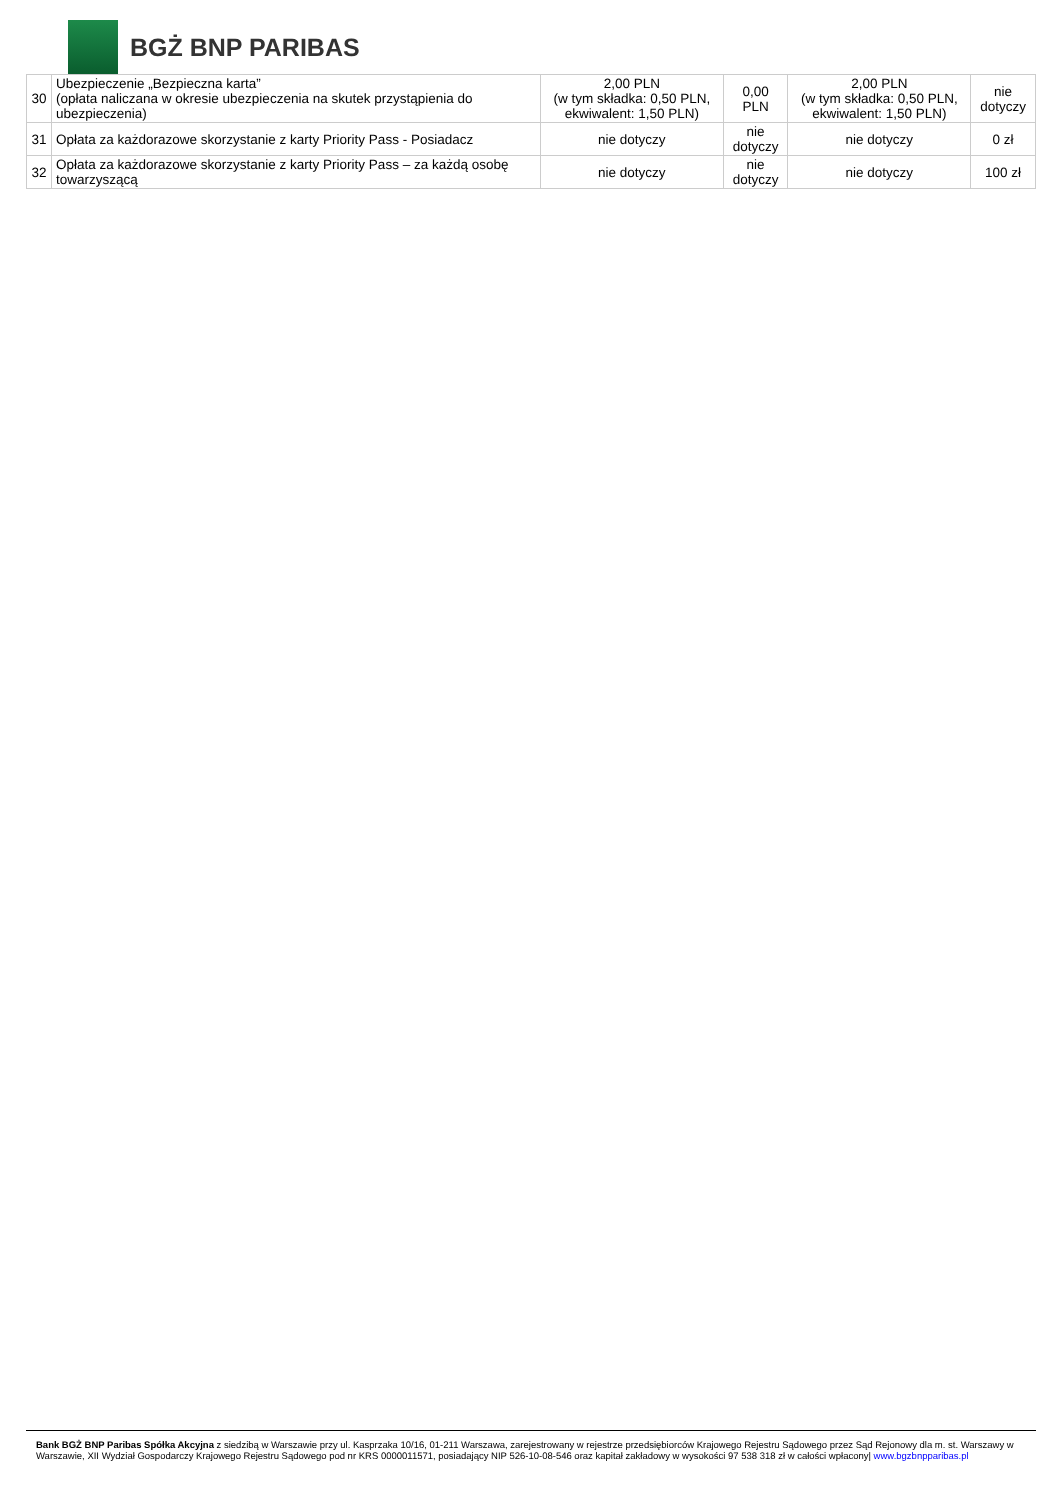BGŻ BNP PARIBAS
| 30 | Ubezpieczenie „Bezpieczna karta” (opłata naliczana w okresie ubezpieczenia na skutek przystąpienia do ubezpieczenia) | 2,00 PLN (w tym składka: 0,50 PLN, ekwiwalent: 1,50 PLN) | 0,00 PLN | 2,00 PLN (w tym składka: 0,50 PLN, ekwiwalent: 1,50 PLN) | nie dotyczy |
| 31 | Opłata za każdorazowe skorzystanie z karty Priority Pass - Posiadacz | nie dotyczy | nie dotyczy | nie dotyczy | 0 zł |
| 32 | Opłata za każdorazowe skorzystanie z karty Priority Pass – za każdą osobę towarzyszącą | nie dotyczy | nie dotyczy | nie dotyczy | 100 zł |
Bank BGŻ BNP Paribas Spółka Akcyjna z siedzibą w Warszawie przy ul. Kasprzaka 10/16, 01-211 Warszawa, zarejestrowany w rejestrze przedsiębiorców Krajowego Rejestru Sądowego przez Sąd Rejonowy dla m. st. Warszawy w Warszawie, XII Wydział Gospodarczy Krajowego Rejestru Sądowego pod nr KRS 0000011571, posiadający NIP 526-10-08-546 oraz kapitał zakładowy w wysokości 97 538 318 zł w całości wpłacony| www.bgzbnpparibas.pl